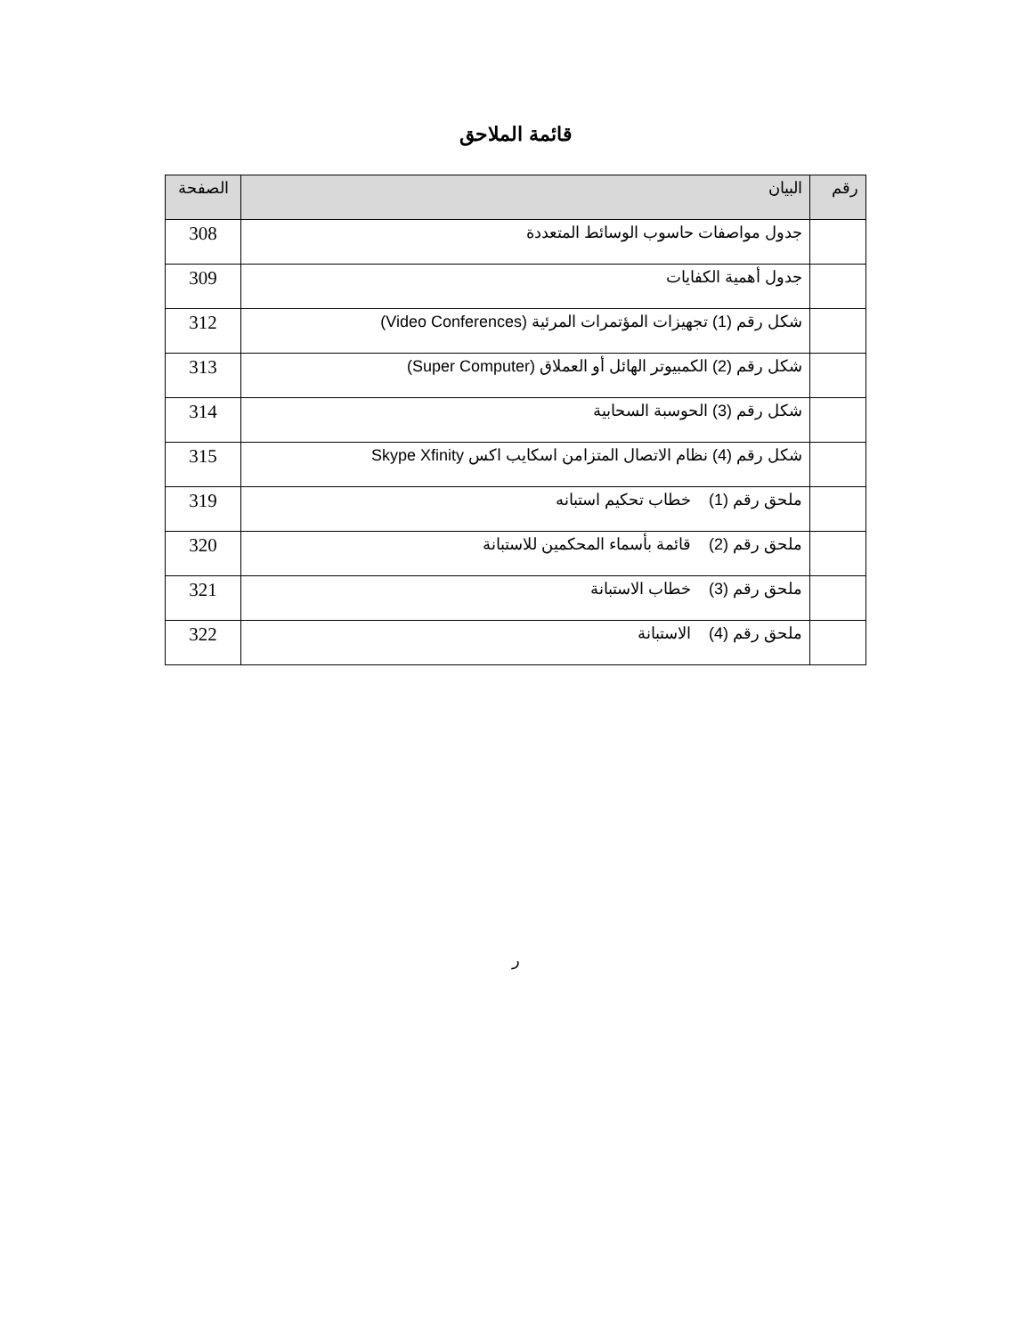قائمة الملاحق
| رقم | البيان | الصفحة |
| --- | --- | --- |
| | جدول مواصفات حاسوب الوسائط المتعددة | 308 |
| | جدول أهمية الكفايات | 309 |
| | شكل رقم (1) تجهيزات المؤتمرات المرئية (Video Conferences) | 312 |
| | شكل رقم (2) الكمبيوتر الهائل أو العملاق (Super Computer) | 313 |
| | شكل رقم (3) الحوسبة السحابية | 314 |
| | شكل رقم (4) نظام الاتصال المتزامن اسكايب اكس Skype Xfinity | 315 |
| | ملحق رقم (1) خطاب تحكيم استبانه | 319 |
| | ملحق رقم (2) قائمة بأسماء المحكمين للاستبانة | 320 |
| | ملحق رقم (3) خطاب الاستبانة | 321 |
| | ملحق رقم (4) الاستبانة | 322 |
ر